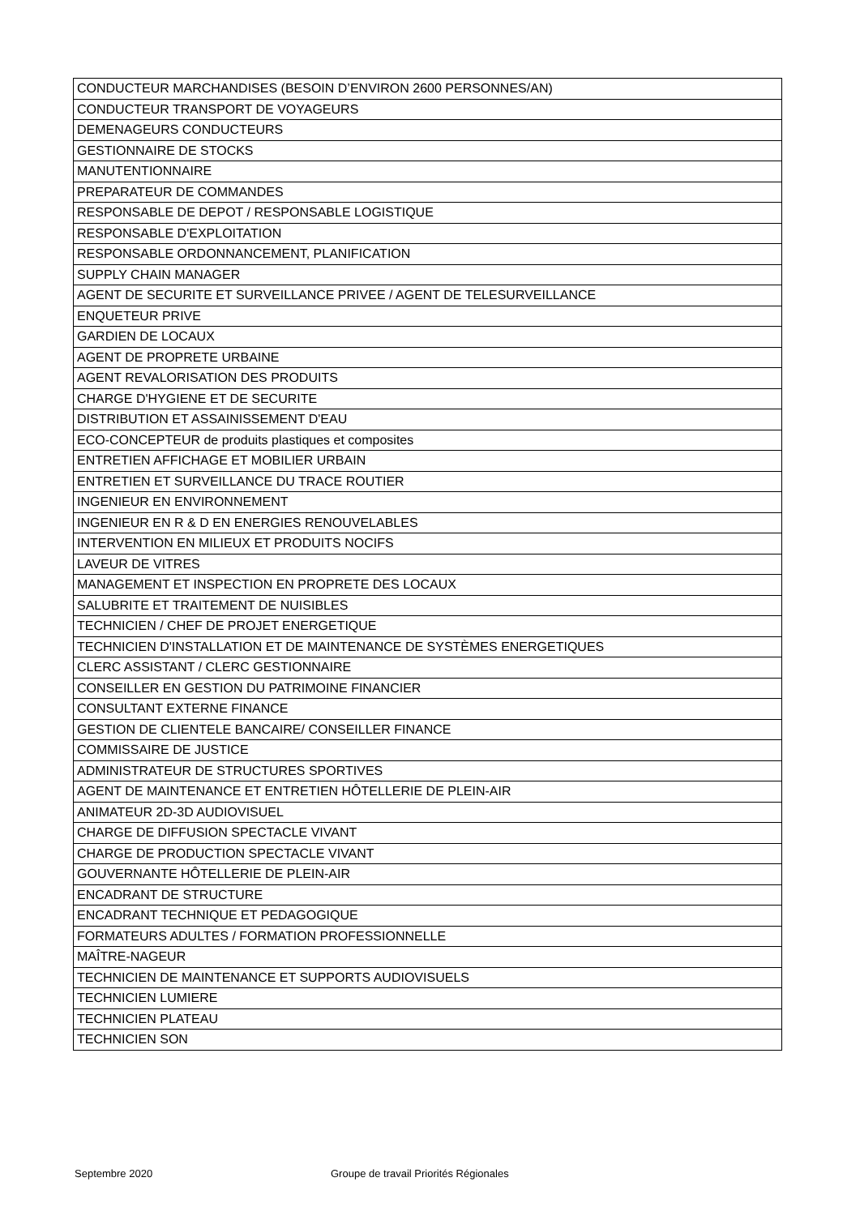| CONDUCTEUR MARCHANDISES (BESOIN D’ENVIRON 2600 PERSONNES/AN) |
| CONDUCTEUR TRANSPORT DE VOYAGEURS |
| DEMENAGEURS CONDUCTEURS |
| GESTIONNAIRE DE STOCKS |
| MANUTENTIONNAIRE |
| PREPARATEUR DE COMMANDES |
| RESPONSABLE DE DEPOT / RESPONSABLE LOGISTIQUE |
| RESPONSABLE D'EXPLOITATION |
| RESPONSABLE ORDONNANCEMENT, PLANIFICATION |
| SUPPLY CHAIN MANAGER |
| AGENT DE SECURITE ET SURVEILLANCE PRIVEE / AGENT DE TELESURVEILLANCE |
| ENQUETEUR PRIVE |
| GARDIEN DE LOCAUX |
| AGENT DE PROPRETE URBAINE |
| AGENT REVALORISATION DES PRODUITS |
| CHARGE D'HYGIENE ET DE SECURITE |
| DISTRIBUTION ET ASSAINISSEMENT D'EAU |
| ECO-CONCEPTEUR de produits plastiques et composites |
| ENTRETIEN AFFICHAGE ET MOBILIER URBAIN |
| ENTRETIEN ET SURVEILLANCE DU TRACE ROUTIER |
| INGENIEUR EN ENVIRONNEMENT |
| INGENIEUR EN R & D EN ENERGIES RENOUVELABLES |
| INTERVENTION EN MILIEUX ET PRODUITS NOCIFS |
| LAVEUR DE VITRES |
| MANAGEMENT ET INSPECTION EN PROPRETE DES LOCAUX |
| SALUBRITE ET TRAITEMENT DE NUISIBLES |
| TECHNICIEN / CHEF DE PROJET ENERGETIQUE |
| TECHNICIEN D'INSTALLATION ET DE MAINTENANCE DE SYSTÈMES ENERGETIQUES |
| CLERC ASSISTANT / CLERC GESTIONNAIRE |
| CONSEILLER EN GESTION DU PATRIMOINE FINANCIER |
| CONSULTANT EXTERNE FINANCE |
| GESTION DE CLIENTELE BANCAIRE/ CONSEILLER FINANCE |
| COMMISSAIRE DE JUSTICE |
| ADMINISTRATEUR DE STRUCTURES SPORTIVES |
| AGENT DE MAINTENANCE ET ENTRETIEN HÔTELLERIE DE PLEIN-AIR |
| ANIMATEUR 2D-3D AUDIOVISUEL |
| CHARGE DE DIFFUSION SPECTACLE VIVANT |
| CHARGE DE PRODUCTION SPECTACLE VIVANT |
| GOUVERNANTE HÔTELLERIE DE PLEIN-AIR |
| ENCADRANT DE STRUCTURE |
| ENCADRANT TECHNIQUE ET PEDAGOGIQUE |
| FORMATEURS ADULTES / FORMATION PROFESSIONNELLE |
| MAÎTRE-NAGEUR |
| TECHNICIEN DE MAINTENANCE ET SUPPORTS AUDIOVISUELS |
| TECHNICIEN LUMIERE |
| TECHNICIEN PLATEAU |
| TECHNICIEN SON |
Septembre 2020
Groupe de travail Priorités Régionales